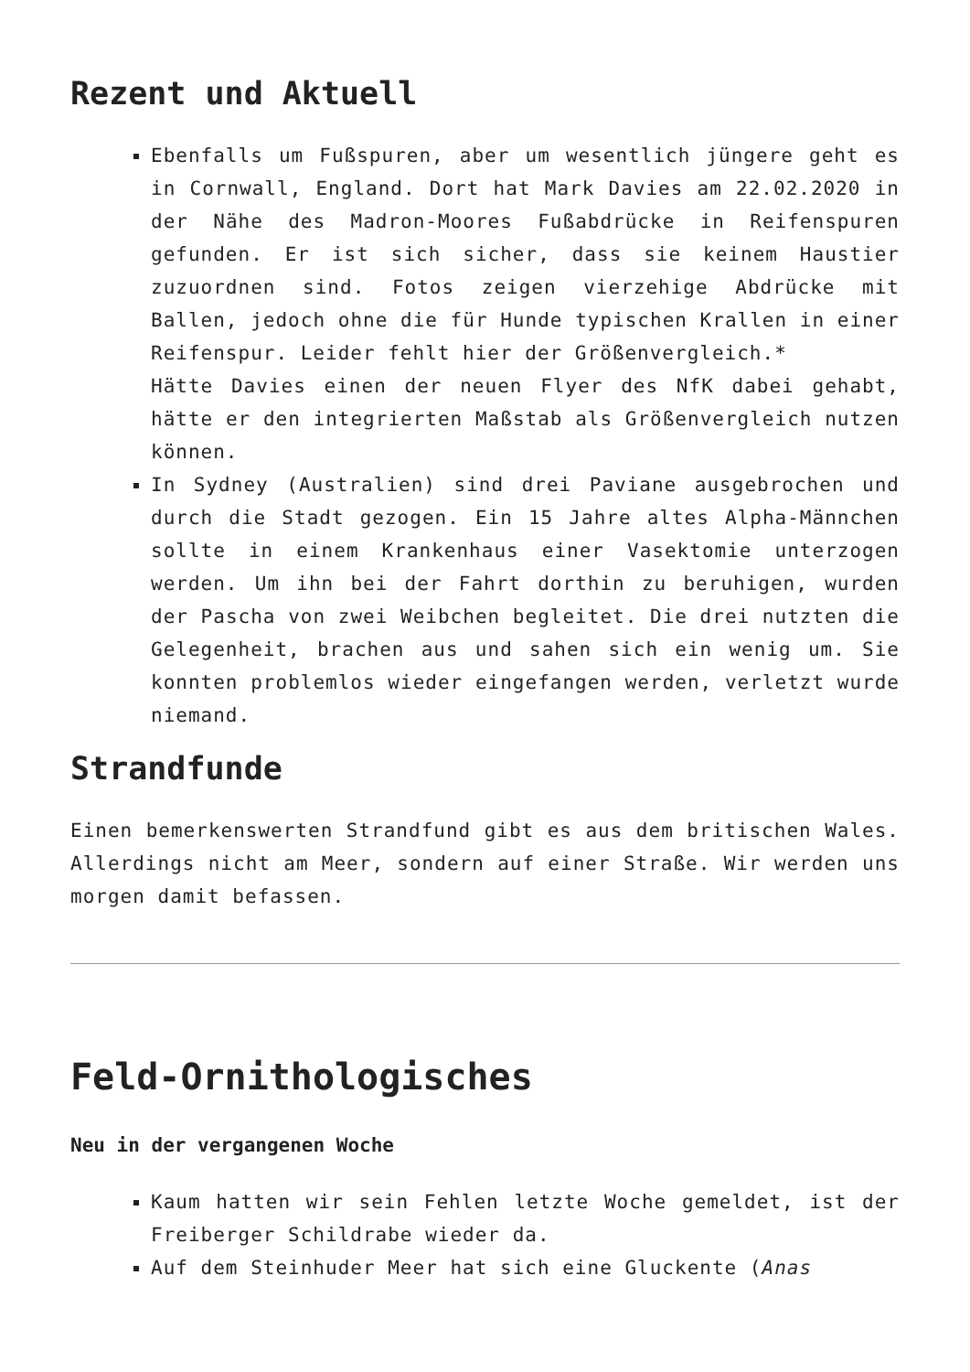Rezent und Aktuell
Ebenfalls um Fußspuren, aber um wesentlich jüngere geht es in Cornwall, England. Dort hat Mark Davies am 22.02.2020 in der Nähe des Madron-Moores Fußabdrücke in Reifenspuren gefunden. Er ist sich sicher, dass sie keinem Haustier zuzuordnen sind. Fotos zeigen vierzehige Abdrücke mit Ballen, jedoch ohne die für Hunde typischen Krallen in einer Reifenspur. Leider fehlt hier der Größenvergleich.*
Hätte Davies einen der neuen Flyer des NfK dabei gehabt, hätte er den integrierten Maßstab als Größenvergleich nutzen können.
In Sydney (Australien) sind drei Paviane ausgebrochen und durch die Stadt gezogen. Ein 15 Jahre altes Alpha-Männchen sollte in einem Krankenhaus einer Vasektomie unterzogen werden. Um ihn bei der Fahrt dorthin zu beruhigen, wurden der Pascha von zwei Weibchen begleitet. Die drei nutzten die Gelegenheit, brachen aus und sahen sich ein wenig um. Sie konnten problemlos wieder eingefangen werden, verletzt wurde niemand.
Strandfunde
Einen bemerkenswerten Strandfund gibt es aus dem britischen Wales. Allerdings nicht am Meer, sondern auf einer Straße. Wir werden uns morgen damit befassen.
Feld-Ornithologisches
Neu in der vergangenen Woche
Kaum hatten wir sein Fehlen letzte Woche gemeldet, ist der Freiberger Schildrabe wieder da.
Auf dem Steinhuder Meer hat sich eine Gluckente (Anas